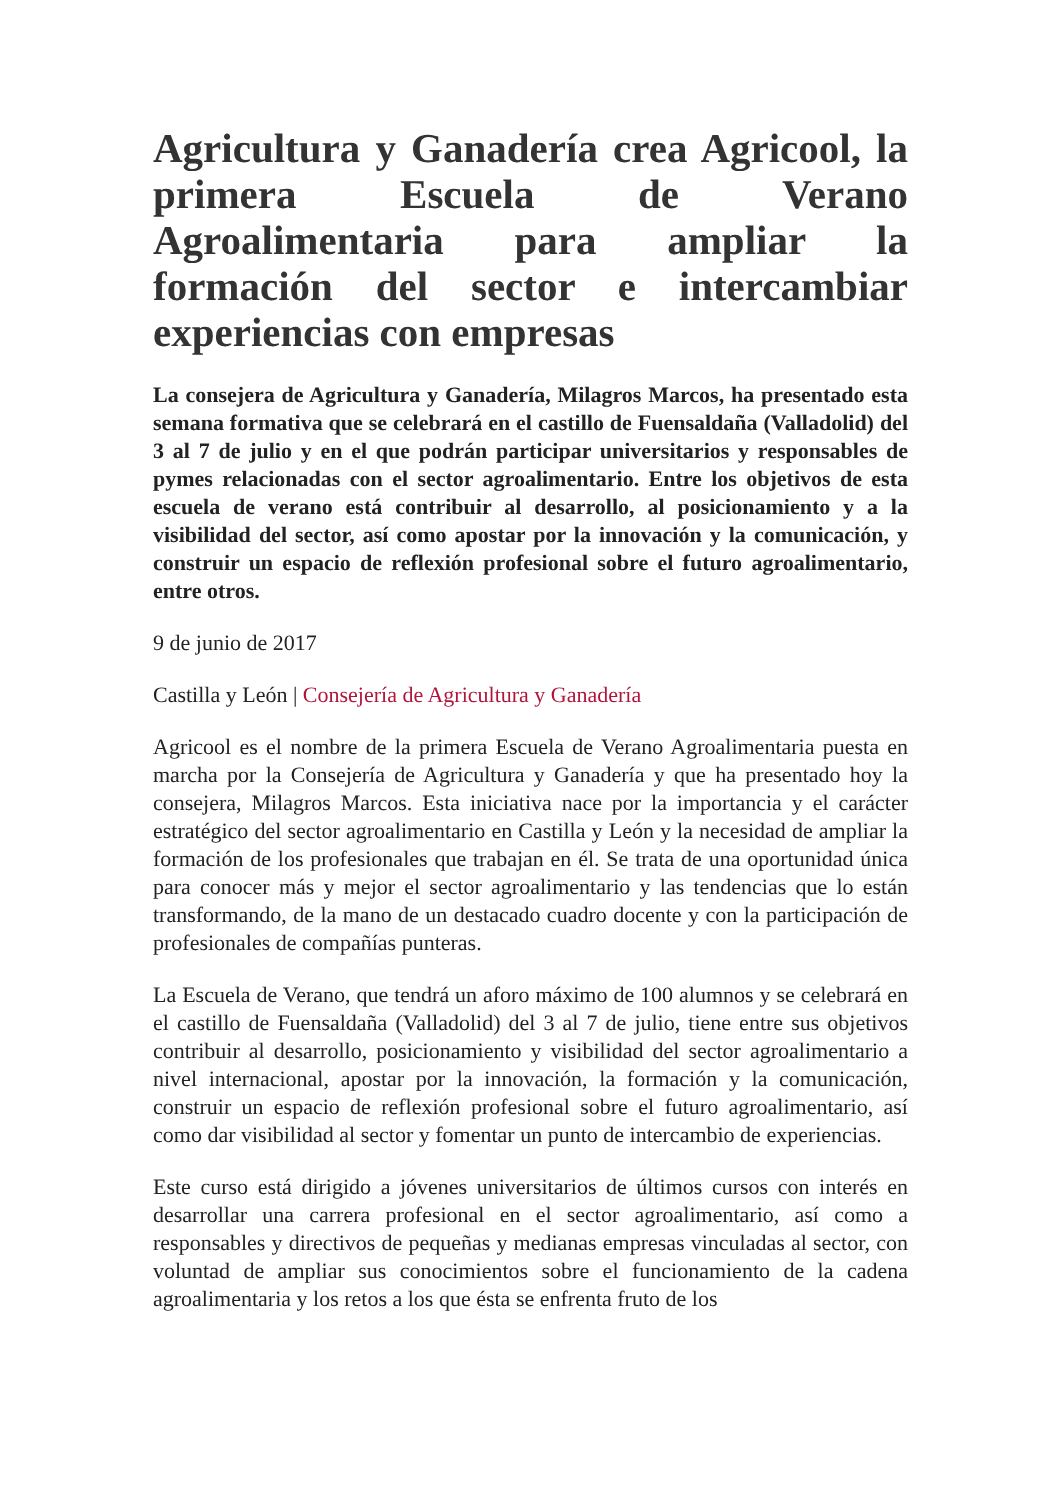Agricultura y Ganadería crea Agricool, la primera Escuela de Verano Agroalimentaria para ampliar la formación del sector e intercambiar experiencias con empresas
La consejera de Agricultura y Ganadería, Milagros Marcos, ha presentado esta semana formativa que se celebrará en el castillo de Fuensaldaña (Valladolid) del 3 al 7 de julio y en el que podrán participar universitarios y responsables de pymes relacionadas con el sector agroalimentario. Entre los objetivos de esta escuela de verano está contribuir al desarrollo, al posicionamiento y a la visibilidad del sector, así como apostar por la innovación y la comunicación, y construir un espacio de reflexión profesional sobre el futuro agroalimentario, entre otros.
9 de junio de 2017
Castilla y León | Consejería de Agricultura y Ganadería
Agricool es el nombre de la primera Escuela de Verano Agroalimentaria puesta en marcha por la Consejería de Agricultura y Ganadería y que ha presentado hoy la consejera, Milagros Marcos. Esta iniciativa nace por la importancia y el carácter estratégico del sector agroalimentario en Castilla y León y la necesidad de ampliar la formación de los profesionales que trabajan en él. Se trata de una oportunidad única para conocer más y mejor el sector agroalimentario y las tendencias que lo están transformando, de la mano de un destacado cuadro docente y con la participación de profesionales de compañías punteras.
La Escuela de Verano, que tendrá un aforo máximo de 100 alumnos y se celebrará en el castillo de Fuensaldaña (Valladolid) del 3 al 7 de julio, tiene entre sus objetivos contribuir al desarrollo, posicionamiento y visibilidad del sector agroalimentario a nivel internacional, apostar por la innovación, la formación y la comunicación, construir un espacio de reflexión profesional sobre el futuro agroalimentario, así como dar visibilidad al sector y fomentar un punto de intercambio de experiencias.
Este curso está dirigido a jóvenes universitarios de últimos cursos con interés en desarrollar una carrera profesional en el sector agroalimentario, así como a responsables y directivos de pequeñas y medianas empresas vinculadas al sector, con voluntad de ampliar sus conocimientos sobre el funcionamiento de la cadena agroalimentaria y los retos a los que ésta se enfrenta fruto de los